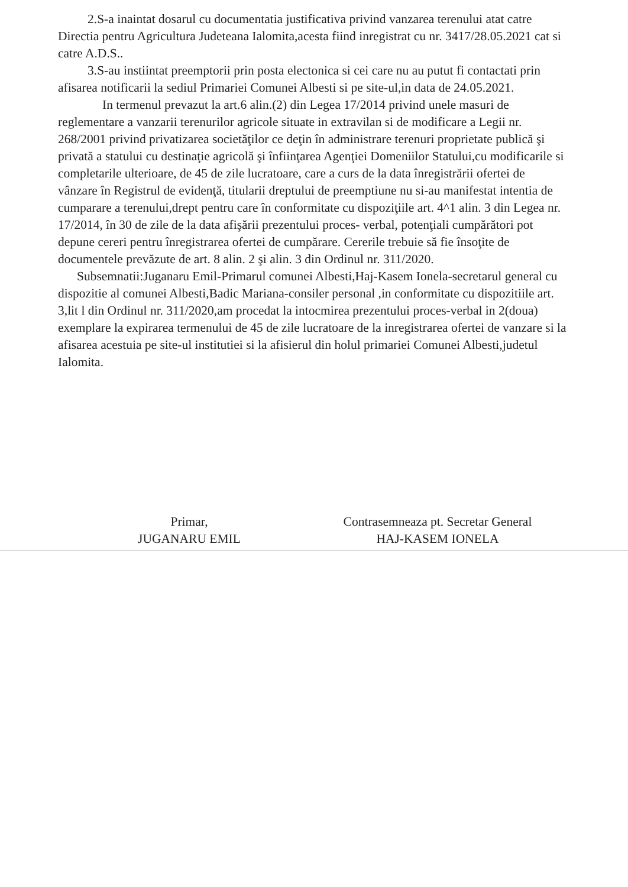2.S-a inaintat dosarul cu documentatia justificativa privind vanzarea terenului atat catre Directia pentru Agricultura Judeteana Ialomita,acesta fiind inregistrat cu nr. 3417/28.05.2021 cat si catre A.D.S..
3.S-au instiintat preemptorii prin posta electonica si cei care nu au putut fi contactati prin afisarea notificarii la sediul Primariei Comunei Albesti si pe site-ul,in data de 24.05.2021.
In termenul prevazut la art.6 alin.(2) din Legea 17/2014 privind unele masuri de reglementare a vanzarii terenurilor agricole situate in extravilan si de modificare a Legii nr. 268/2001 privind privatizarea societăţilor ce deţin în administrare terenuri proprietate publică şi privată a statului cu destinaţie agricolă şi înfiinţarea Agenţiei Domeniilor Statului,cu modificarile si completarile ulterioare, de 45 de zile lucratoare, care a curs de la data înregistrării ofertei de vânzare în Registrul de evidenţă, titularii dreptului de preemptiune nu si-au manifestat intentia de cumparare a terenului,drept pentru care în conformitate cu dispoziţiile art. 4^1 alin. 3 din Legea nr. 17/2014, în 30 de zile de la data afişării prezentului proces- verbal, potenţiali cumpărători pot depune cereri pentru înregistrarea ofertei de cumpărare. Cererile trebuie să fie însoţite de documentele prevăzute de art. 8 alin. 2 şi alin. 3 din Ordinul nr. 311/2020.
Subsemnatii:Juganaru Emil-Primarul comunei Albesti,Haj-Kasem Ionela-secretarul general cu dispozitie al comunei Albesti,Badic Mariana-consiler personal ,in conformitate cu dispozitiile art. 3,lit l din Ordinul nr. 311/2020,am procedat la intocmirea prezentului proces-verbal in 2(doua) exemplare la expirarea termenului de 45 de zile lucratoare de la inregistrarea ofertei de vanzare si la afisarea acestuia pe site-ul institutiei si la afisierul din holul primariei Comunei Albesti,judetul Ialomita.
Primar,
JUGANARU EMIL
Contrasemneaza pt. Secretar General
HAJ-KASEM IONELA